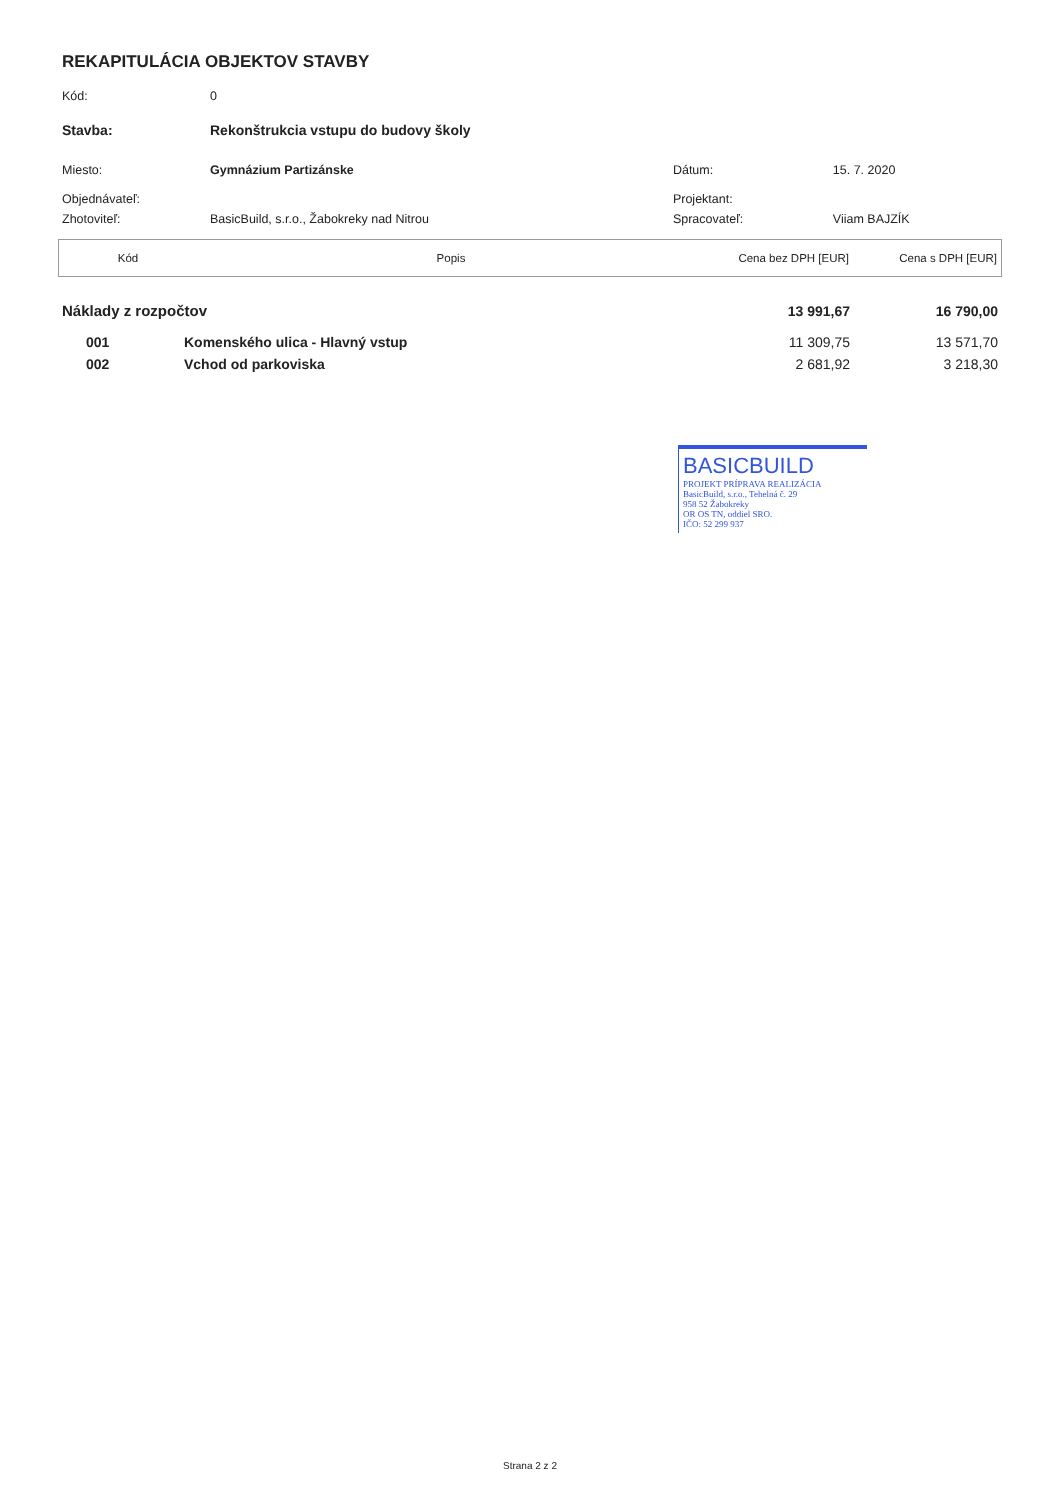REKAPITULÁCIA OBJEKTOV STAVBY
| Kód: | 0 | | |
| Stavba: | Rekonštrukcia vstupu do budovy školy | | |
| Miesto: | Gymnázium Partizánske | Dátum: | 15. 7. 2020 |
| Objednávateľ: | | Projektant: | |
| Zhotoviteľ: | BasicBuild, s.r.o., Žabokreky nad Nitrou | Spracovateľ: | Viiam BAJZÍK |
| Kód | Popis | Cena bez DPH [EUR] | Cena s DPH [EUR] |
| --- | --- | --- | --- |
| Náklady z rozpočtov | | 13 991,67 | 16 790,00 |
| 001 | Komenského ulica - Hlavný vstup | 11 309,75 | 13 571,70 |
| 002 | Vchod od parkoviska | 2 681,92 | 3 218,30 |
BASICBUILD
PROJEKT PRÍPRAVA REALIZÁCIA
BasicBuild, s.r.o., Tehelná č. 29
958 52 Žabokreky
OR OS TN, oddiel SRO.
IČO: 52 299 937
Strana 2 z 2